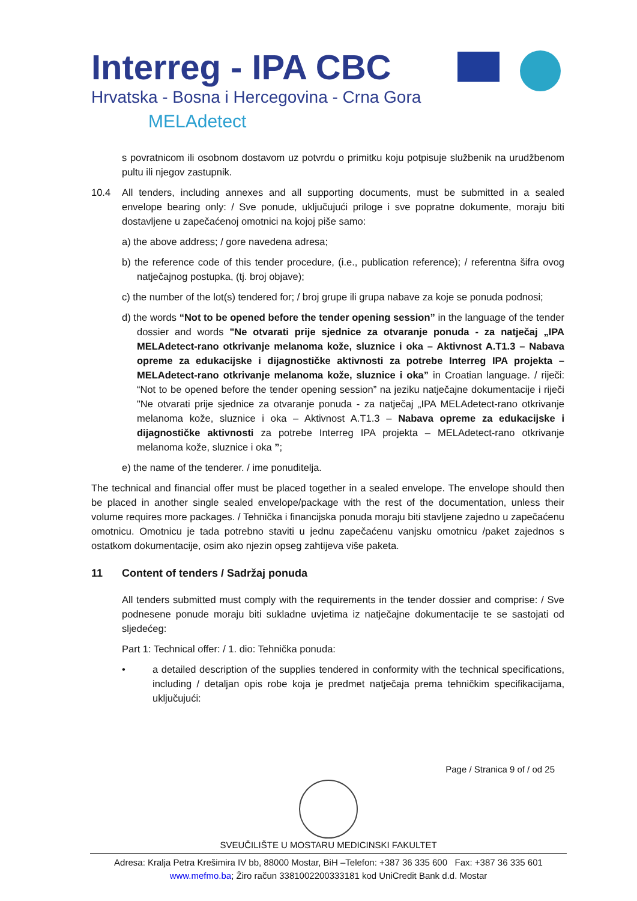Interreg - IPA CBC
Hrvatska - Bosna i Hercegovina - Crna Gora
MELAdetect
s povratnicom ili osobnom dostavom uz potvrdu o primitku koju potpisuje službenik na urudžbenom pultu ili njegov zastupnik.
10.4 All tenders, including annexes and all supporting documents, must be submitted in a sealed envelope bearing only: / Sve ponude, uključujući priloge i sve popratne dokumente, moraju biti dostavljene u zapečaćenoj omotnici na kojoj piše samo:
a) the above address; / gore navedena adresa;
b) the reference code of this tender procedure, (i.e., publication reference); / referentna šifra ovog natječajnog postupka, (tj. broj objave);
c) the number of the lot(s) tendered for; / broj grupe ili grupa nabave za koje se ponuda podnosi;
d) the words “Not to be opened before the tender opening session” in the language of the tender dossier and words "Ne otvarati prije sjednice za otvaranje ponuda - za natječaj „IPA MELAdetect-rano otkrivanje melanoma kože, sluznice i oka – Aktivnost A.T1.3 – Nabava opreme za edukacijske i dijagnostičke aktivnosti za potrebe Interreg IPA projekta – MELAdetect-rano otkrivanje melanoma kože, sluznice i oka” in Croatian language. / riječi: “Not to be opened before the tender opening session” na jeziku natječajne dokumentacije i riječi "Ne otvarati prije sjednice za otvaranje ponuda - za natječaj „IPA MELAdetect-rano otkrivanje melanoma kože, sluznice i oka – Aktivnost A.T1.3 – Nabava opreme za edukacijske i dijagnostičke aktivnosti za potrebe Interreg IPA projekta – MELAdetect-rano otkrivanje melanoma kože, sluznice i oka ”;
e) the name of the tenderer. / ime ponuditelja.
The technical and financial offer must be placed together in a sealed envelope. The envelope should then be placed in another single sealed envelope/package with the rest of the documentation, unless their volume requires more packages. / Tehnička i financijska ponuda moraju biti stavljene zajedno u zapečaćenu omotnicu. Omotnicu je tada potrebno staviti u jednu zapečaćenu vanjsku omotnicu /paket zajednos s ostatkom dokumentacije, osim ako njezin opseg zahtijeva više paketa.
11 Content of tenders / Sadržaj ponuda
All tenders submitted must comply with the requirements in the tender dossier and comprise: / Sve podnesene ponude moraju biti sukladne uvjetima iz natječajne dokumentacije te se sastojati od sljedećeg:
Part 1: Technical offer: / 1. dio: Tehnička ponuda:
• a detailed description of the supplies tendered in conformity with the technical specifications, including / detaljan opis robe koja je predmet natječaja prema tehničkim specifikacijama, uključujući:
Page / Stranica 9 of / od 25
SVEUČILIŠTE U MOSTARU MEDICINSKI FAKULTET
Adresa: Kralja Petra Krešimira IV bb, 88000 Mostar, BiH –Telefon: +387 36 335 600 Fax: +387 36 335 601
www.mefmo.ba; Žiro račun 3381002200333181 kod UniCredit Bank d.d. Mostar